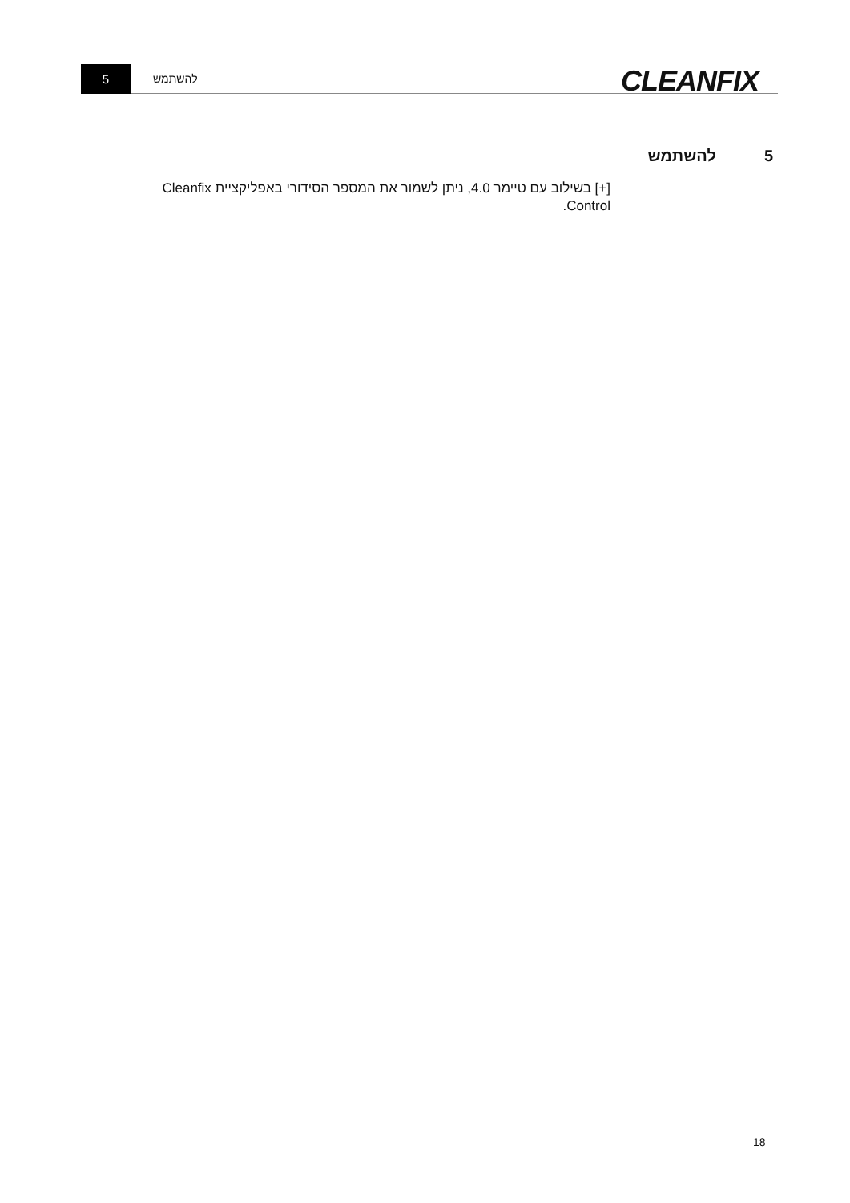5 להשתמש CLEANFIX
5 להשתמש
[+] בשילוב עם טיימר 4.0, ניתן לשמור את המספר הסידורי באפליקציית Cleanfix Control.
18